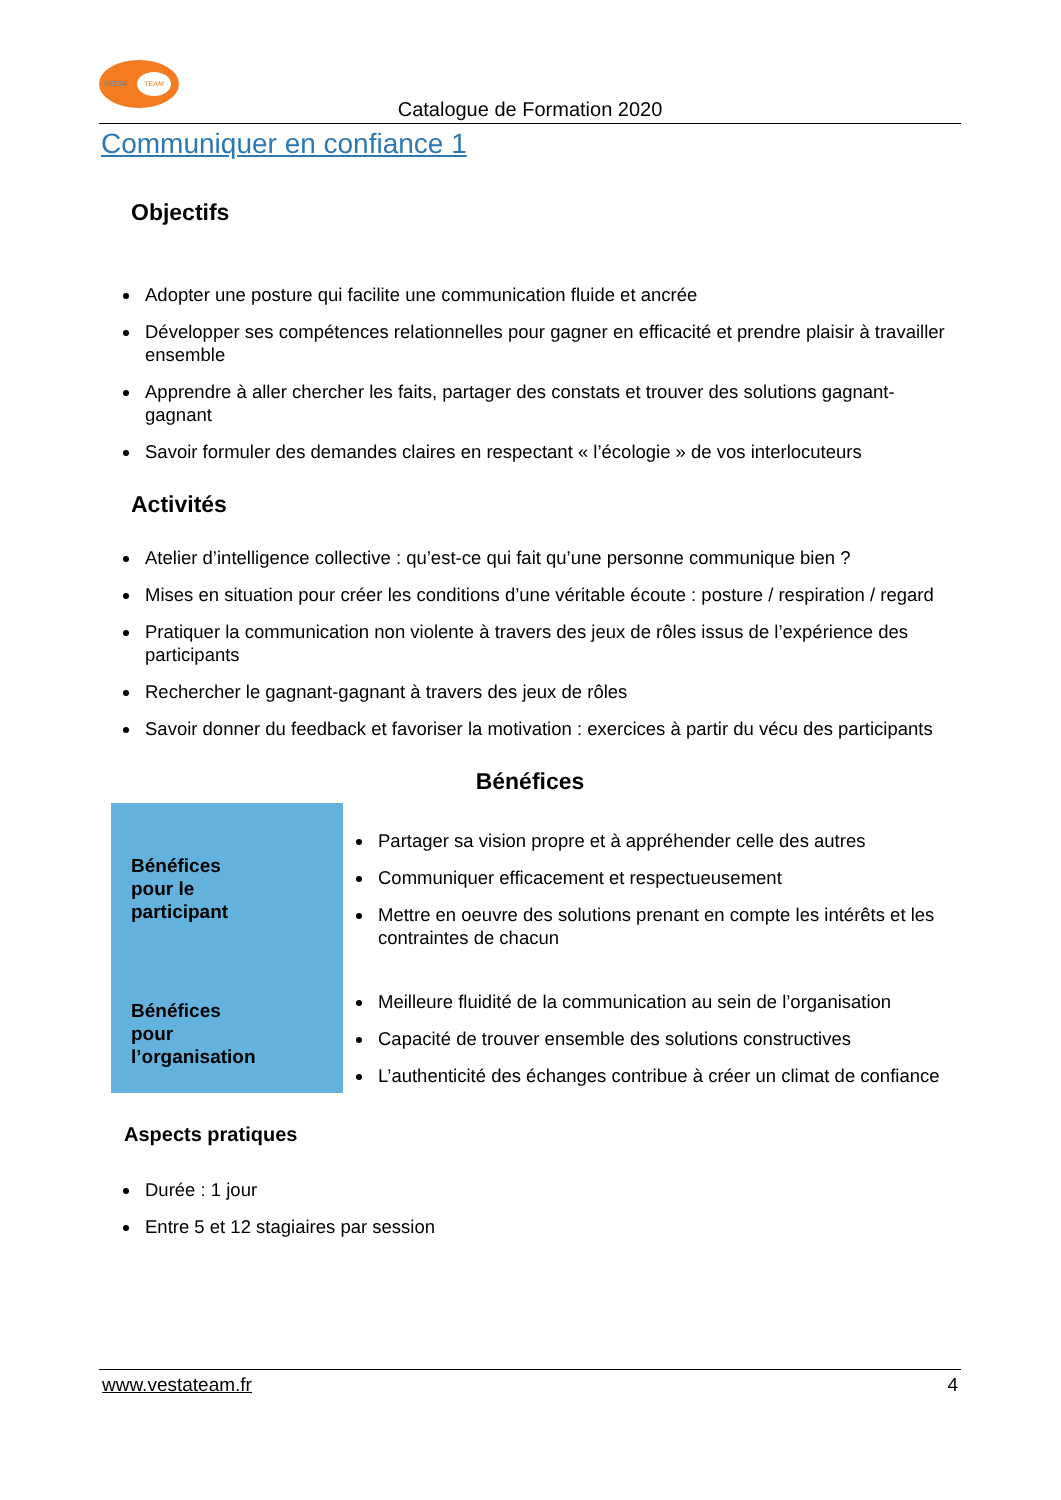VESTA TEAM
Catalogue de Formation 2020
Communiquer en confiance 1
Objectifs
Adopter une posture qui facilite une communication fluide et ancrée
Développer ses compétences relationnelles pour gagner en efficacité et prendre plaisir à travailler ensemble
Apprendre à aller chercher les faits, partager des constats et trouver des solutions gagnant-gagnant
Savoir formuler des demandes claires en respectant « l’écologie » de vos interlocuteurs
Activités
Atelier d’intelligence collective : qu’est-ce qui fait qu’une personne communique bien ?
Mises en situation pour créer les conditions d’une véritable écoute : posture / respiration / regard
Pratiquer la communication non violente à travers des jeux de rôles issus de l’expérience des participants
Rechercher le gagnant-gagnant à travers des jeux de rôles
Savoir donner du feedback et favoriser la motivation : exercices à partir du vécu des participants
Bénéfices
| Bénéfices pour le participant | Partager sa vision propre et à appréhender celle des autres Communiquer efficacement et respectueusement Mettre en oeuvre des solutions prenant en compte les intérêts et les contraintes de chacun |
| Bénéfices pour l’organisation | Meilleure fluidité de la communication au sein de l’organisation Capacité de trouver ensemble des solutions constructives L’authenticité des échanges contribue à créer un climat de confiance |
Aspects pratiques
Durée : 1 jour
Entre 5 et 12 stagiaires par session
www.vestateam.fr 4